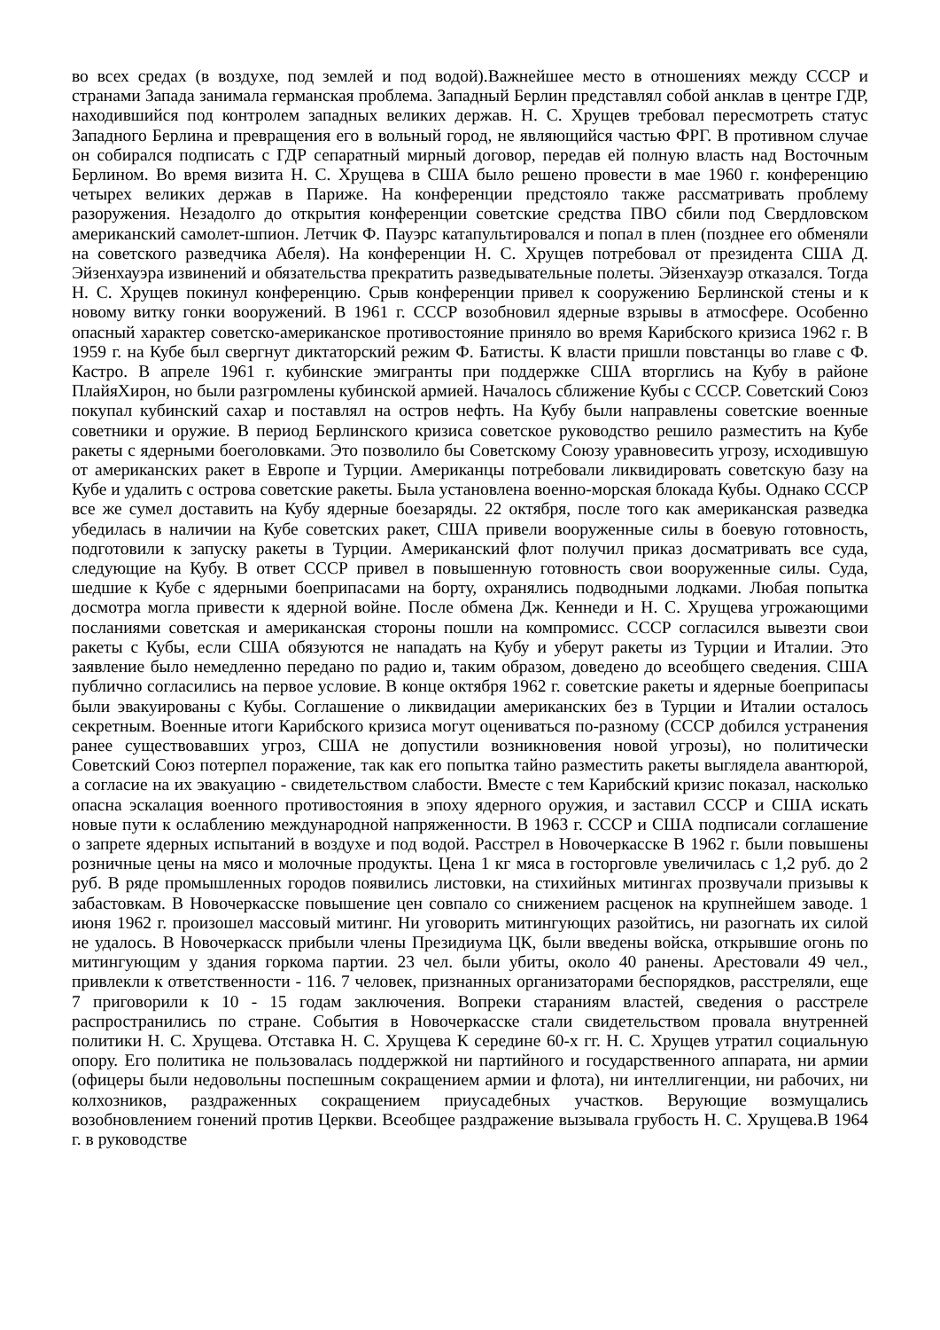во всех средах (в воздухе, под землей и под водой).Важнейшее место в отношениях между СССР и странами Запада занимала германская проблема. Западный Берлин представлял собой анклав в центре ГДР, находившийся под контролем западных великих держав. Н. С. Хрущев требовал пересмотреть статус Западного Берлина и превращения его в вольный город, не являющийся частью ФРГ. В противном случае он собирался подписать с ГДР сепаратный мирный договор, передав ей полную власть над Восточным Берлином. Во время визита Н. С. Хрущева в США было решено провести в мае 1960 г. конференцию четырех великих держав в Париже. На конференции предстояло также рассматривать проблему разоружения. Незадолго до открытия конференции советские средства ПВО сбили под Свердловском американский самолет-шпион. Летчик Ф. Пауэрс катапультировался и попал в плен (позднее его обменяли на советского разведчика Абеля). На конференции Н. С. Хрущев потребовал от президента США Д. Эйзенхауэра извинений и обязательства прекратить разведывательные полеты. Эйзенхауэр отказался. Тогда Н. С. Хрущев покинул конференцию. Срыв конференции привел к сооружению Берлинской стены и к новому витку гонки вооружений. В 1961 г. СССР возобновил ядерные взрывы в атмосфере. Особенно опасный характер советско-американское противостояние приняло во время Карибского кризиса 1962 г. В 1959 г. на Кубе был свергнут диктаторский режим Ф. Батисты. К власти пришли повстанцы во главе с Ф. Кастро. В апреле 1961 г. кубинские эмигранты при поддержке США вторглись на Кубу в районе ПлайяХирон, но были разгромлены кубинской армией. Началось сближение Кубы с СССР. Советский Союз покупал кубинский сахар и поставлял на остров нефть. На Кубу были направлены советские военные советники и оружие. В период Берлинского кризиса советское руководство решило разместить на Кубе ракеты с ядерными боеголовками. Это позволило бы Советскому Союзу уравновесить угрозу, исходившую от американских ракет в Европе и Турции. Американцы потребовали ликвидировать советскую базу на Кубе и удалить с острова советские ракеты. Была установлена военно-морская блокада Кубы. Однако СССР все же сумел доставить на Кубу ядерные боезаряды. 22 октября, после того как американская разведка убедилась в наличии на Кубе советских ракет, США привели вооруженные силы в боевую готовность, подготовили к запуску ракеты в Турции. Американский флот получил приказ досматривать все суда, следующие на Кубу. В ответ СССР привел в повышенную готовность свои вооруженные силы. Суда, шедшие к Кубе с ядерными боеприпасами на борту, охранялись подводными лодками. Любая попытка досмотра могла привести к ядерной войне. После обмена Дж. Кеннеди и Н. С. Хрущева угрожающими посланиями советская и американская стороны пошли на компромисс. СССР согласился вывезти свои ракеты с Кубы, если США обязуются не нападать на Кубу и уберут ракеты из Турции и Италии. Это заявление было немедленно передано по радио и, таким образом, доведено до всеобщего сведения. США публично согласились на первое условие. В конце октября 1962 г. советские ракеты и ядерные боеприпасы были эвакуированы с Кубы. Соглашение о ликвидации американских без в Турции и Италии осталось секретным. Военные итоги Карибского кризиса могут оцениваться по-разному (СССР добился устранения ранее существовавших угроз, США не допустили возникновения новой угрозы), но политически Советский Союз потерпел поражение, так как его попытка тайно разместить ракеты выглядела авантюрой, а согласие на их эвакуацию - свидетельством слабости. Вместе с тем Карибский кризис показал, насколько опасна эскалация военного противостояния в эпоху ядерного оружия, и заставил СССР и США искать новые пути к ослаблению международной напряженности. В 1963 г. СССР и США подписали соглашение о запрете ядерных испытаний в воздухе и под водой. Расстрел в Новочеркасске В 1962 г. были повышены розничные цены на мясо и молочные продукты. Цена 1 кг мяса в госторговле увеличилась с 1,2 руб. до 2 руб. В ряде промышленных городов появились листовки, на стихийных митингах прозвучали призывы к забастовкам. В Новочеркасске повышение цен совпало со снижением расценок на крупнейшем заводе. 1 июня 1962 г. произошел массовый митинг. Ни уговорить митингующих разойтись, ни разогнать их силой не удалось. В Новочеркасск прибыли члены Президиума ЦК, были введены войска, открывшие огонь по митингующим у здания горкома партии. 23 чел. были убиты, около 40 ранены. Арестовали 49 чел., привлекли к ответственности - 116. 7 человек, признанных организаторами беспорядков, расстреляли, еще 7 приговорили к 10 - 15 годам заключения. Вопреки стараниям властей, сведения о расстреле распространились по стране. События в Новочеркасске стали свидетельством провала внутренней политики Н. С. Хрущева. Отставка Н. С. Хрущева К середине 60-х гг. Н. С. Хрущев утратил социальную опору. Его политика не пользовалась поддержкой ни партийного и государственного аппарата, ни армии (офицеры были недовольны поспешным сокращением армии и флота), ни интеллигенции, ни рабочих, ни колхозников, раздраженных сокращением приусадебных участков. Верующие возмущались возобновлением гонений против Церкви. Всеобщее раздражение вызывала грубость Н. С. Хрущева.В 1964 г. в руководстве